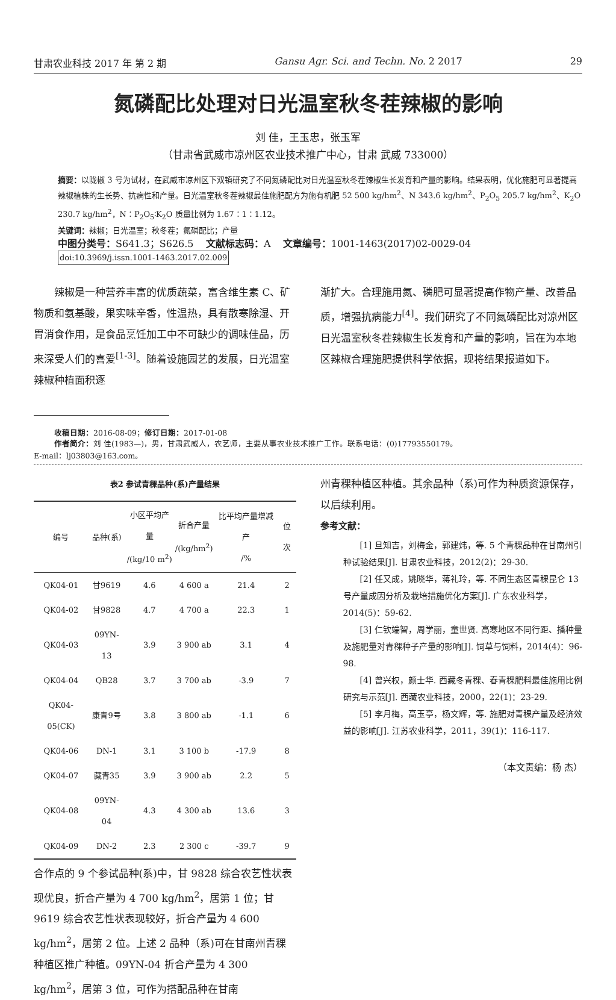甘肃农业科技 2017 年 第 2 期 Gansu Agr. Sci. and Techn. No. 2 2017 29
氮磷配比处理对日光温室秋冬茬辣椒的影响
刘 佳，王玉忠，张玉军
（甘肃省武威市凉州区农业技术推广中心，甘肃 武威 733000）
摘要：以陇椒 3 号为试材，在武威市凉州区下双镇研究了不同氮磷配比对日光温室秋冬茬辣椒生长发育和产量的影响。结果表明，优化施肥可显著提高辣椒植株的生长势、抗病性和产量。日光温室秋冬茬辣椒最佳施肥配方为施有机肥 52 500 kg/hm<sup>2</sup>、N 343.6 kg/hm<sup>2</sup>、P<sub>2</sub>O<sub>5</sub> 205.7 kg/hm<sup>2</sup>、K<sub>2</sub>O 230.7 kg/hm<sup>2</sup>，N∶P<sub>2</sub>O<sub>5</sub>∶K<sub>2</sub>O 质量比例为 1.67∶1∶1.12。
关键词：辣椒；日光温室；秋冬茬；氮磷配比；产量
中图分类号：S641.3；S626.5 文献标志码：A 文章编号：1001-1463(2017)02-0029-04
doi:10.3969/j.issn.1001-1463.2017.02.009
辣椒是一种营养丰富的优质蔬菜，富含维生素 C、矿物质和氨基酸，果实味辛香，性温热，具有散寒除湿、开胃消食作用，是食品烹饪加工中不可缺少的调味佳品，历来深受人们的喜爱<sup>[1-3]</sup>。随着设施园艺的发展，日光温室辣椒种植面积逐
渐扩大。合理施用氮、磷肥可显著提高作物产量、改善品质，增强抗病能力<sup>[4]</sup>。我们研究了不同氮磷配比对凉州区日光温室秋冬茬辣椒生长发育和产量的影响，旨在为本地区辣椒合理施肥提供科学依据，现将结果报道如下。
收稿日期：2016-08-09；修订日期：2017-01-08
作者简介：刘 佳(1983—)，男，甘肃武威人，农艺师，主要从事农业技术推广工作。联系电话：(0)17793550179。
E-mail：lj03803@163.com。
表2 参试青稞品种(系)产量结果
| 编号 | 品种(系) | 小区平均产量 /(kg/10 m<sup>2</sup>) | 折合产量 /(kg/hm<sup>2</sup>) | 比平均产量增减产 /% | 位次 |
| --- | --- | --- | --- | --- | --- |
| QK04-01 | 甘9619 | 4.6 | 4 600 a | 21.4 | 2 |
| QK04-02 | 甘9828 | 4.7 | 4 700 a | 22.3 | 1 |
| QK04-03 | 09YN-13 | 3.9 | 3 900 ab | 3.1 | 4 |
| QK04-04 | QB28 | 3.7 | 3 700 ab | -3.9 | 7 |
| QK04-05(CK) | 康青9号 | 3.8 | 3 800 ab | -1.1 | 6 |
| QK04-06 | DN-1 | 3.1 | 3 100 b | -17.9 | 8 |
| QK04-07 | 藏青35 | 3.9 | 3 900 ab | 2.2 | 5 |
| QK04-08 | 09YN-04 | 4.3 | 4 300 ab | 13.6 | 3 |
| QK04-09 | DN-2 | 2.3 | 2 300 c | -39.7 | 9 |
合作点的 9 个参试品种(系)中，甘 9828 综合农艺性状表现优良，折合产量为 4 700 kg/hm<sup>2</sup>，居第 1 位；甘 9619 综合农艺性状表现较好，折合产量为 4 600 kg/hm<sup>2</sup>，居第 2 位。上述 2 品种（系)可在甘南州青稞种植区推广种植。09YN-04 折合产量为 4 300 kg/hm<sup>2</sup>，居第 3 位，可作为搭配品种在甘南
州青稞种植区种植。其余品种（系)可作为种质资源保存，以后续利用。
参考文献：
[1] 旦知吉，刘梅金，郭建炜，等. 5 个青稞品种在甘南州引种试验结果[J]. 甘肃农业科技，2012(2)：29-30.
[2] 任又成，姚晓华，蒋礼玲，等. 不同生态区青稞昆仑 13 号产量成因分析及栽培措施优化方案[J]. 广东农业科学，2014(5)：59-62.
[3] 仁钦端智，周学丽，童世贤. 高寒地区不同行距、播种量及施肥量对青稞种子产量的影响[J]. 饲草与饲料，2014(4)：96-98.
[4] 曾兴权，颜士华. 西藏冬青稞、春青稞肥料最佳施用比例研究与示范[J]. 西藏农业科技，2000，22(1)：23-29.
[5] 李月梅，高玉亭，杨文辉，等. 施肥对青稞产量及经济效益的影响[J]. 江苏农业科学，2011，39(1)：116-117.
（本文责编：杨 杰）